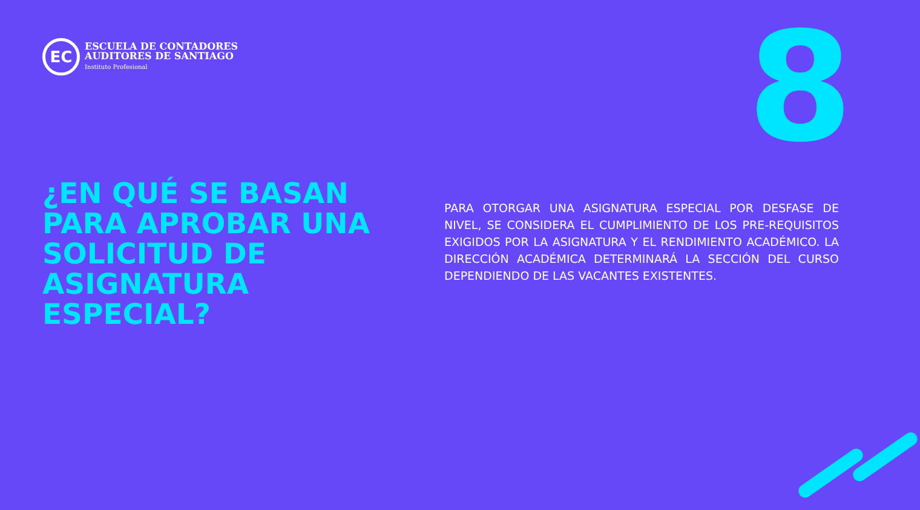EC
ESCUELA DE CONTADORES
AUDITORES DE SANTIAGO
Instituto Profesional
8
¿EN QUÉ SE BASAN
PARA APROBAR UNA
SOLICITUD DE
ASIGNATURA
ESPECIAL?
PARA OTORGAR UNA ASIGNATURA ESPECIAL POR DESFASE DE NIVEL, SE CONSIDERA EL CUMPLIMIENTO DE LOS PRE-REQUISITOS EXIGIDOS POR LA ASIGNATURA Y EL RENDIMIENTO ACADÉMICO. LA DIRECCIÓN ACADÉMICA DETERMINARÁ LA SECCIÓN DEL CURSO DEPENDIENDO DE LAS VACANTES EXISTENTES.